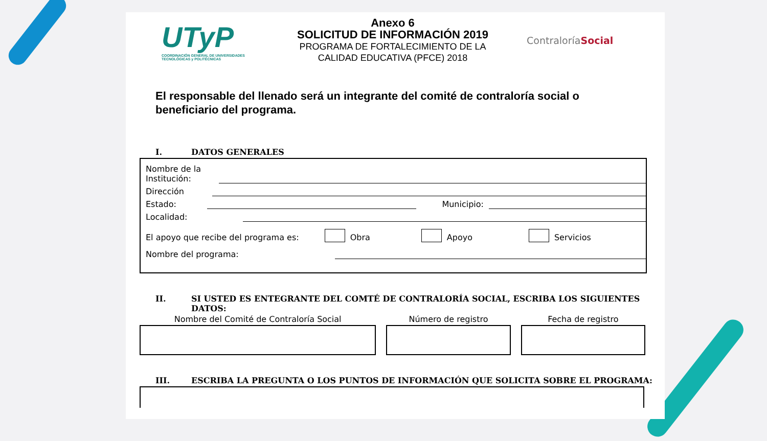UTyP
COORDINACIÓN GENERAL DE UNIVERSIDADES TECNOLÓGICAS y POLITÉCNICAS
Anexo 6
SOLICITUD DE INFORMACIÓN 2019
PROGRAMA DE FORTALECIMIENTO DE LA
CALIDAD EDUCATIVA (PFCE) 2018
ContraloríaSocial
El responsable del llenado será un integrante del comité de contraloría social o beneficiario del programa.
I. DATOS GENERALES
Nombre de la
Institución:
Dirección
Estado: Municipio:
Localidad:
El apoyo que recibe del programa es: Obra Apoyo Servicios
Nombre del programa:
II. SI USTED ES ENTEGRANTE DEL COMTÉ DE CONTRALORÍA SOCIAL, ESCRIBA LOS SIGUIENTES DATOS:
Nombre del Comité de Contraloría Social
Número de registro Fecha de registro
III. ESCRIBA LA PREGUNTA O LOS PUNTOS DE INFORMACIÓN QUE SOLICITA SOBRE EL PROGRAMA: